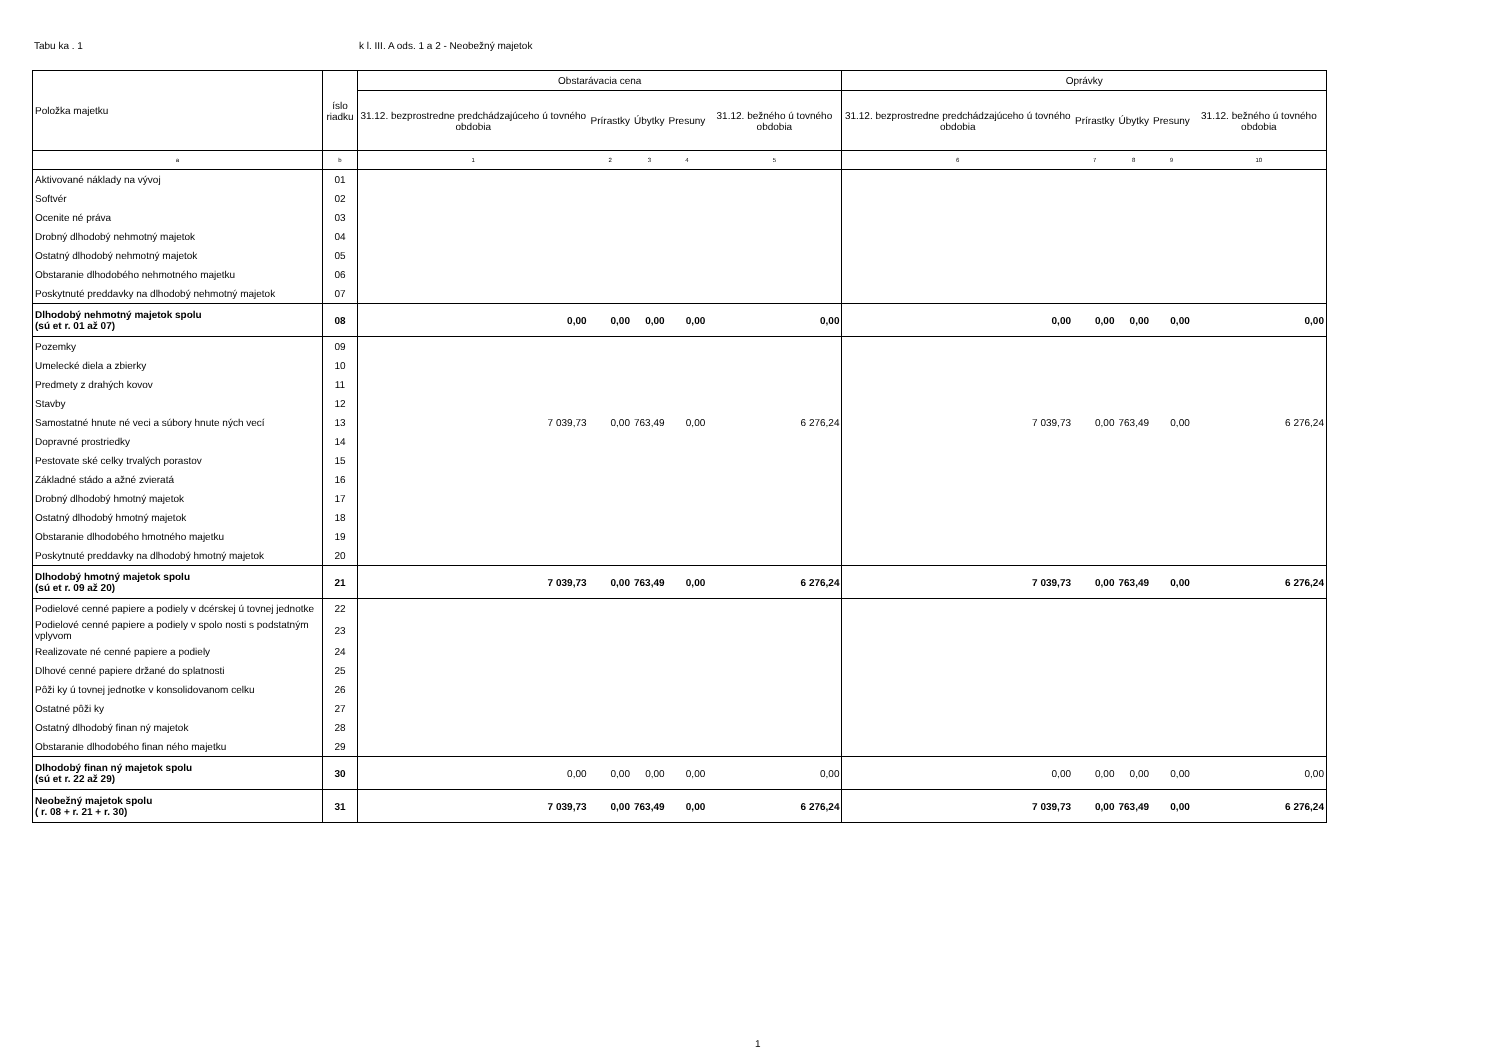Tabu ka . 1 k l. III. A ods. 1 a 2 - Neobežný majetok
| Položka majetku | íslo riadku | Obstarávacia cena | | | | | Oprávky | | | | |
| --- | --- | --- | --- | --- | --- | --- | --- | --- | --- | --- | --- |
| | | 31.12. bezprostredne predchádzajúceho ú tovného obdobia | Prírastky | Úbytky | Presuny | 31.12. bežného ú tovného obdobia | 31.12. bezprostredne predchádzajúceho ú tovného obdobia | Prírastky | Úbytky | Presuny | 31.12. bežného ú tovného obdobia |
| a | b | 1 | 2 | 3 | 4 | 5 | 6 | 7 | 8 | 9 | 10 |
| Aktivované náklady na vývoj | 01 | | | | | | | | | | |
| Softvér | 02 | | | | | | | | | | |
| Ocenite né práva | 03 | | | | | | | | | | |
| Drobný dlhodobý nehmotný majetok | 04 | | | | | | | | | | |
| Ostatný dlhodobý nehmotný majetok | 05 | | | | | | | | | | |
| Obstaranie dlhodobého nehmotného majetku | 06 | | | | | | | | | | |
| Poskytnuté preddavky na dlhodobý nehmotný majetok | 07 | | | | | | | | | | |
| Dlhodobý nehmotný majetok spolu (sú et r. 01 až 07) | 08 | 0,00 | 0,00 | 0,00 | 0,00 | 0,00 | 0,00 | 0,00 | 0,00 | 0,00 | 0,00 |
| Pozemky | 09 | | | | | | | | | | |
| Umelecké diela a zbierky | 10 | | | | | | | | | | |
| Predmety z drahých kovov | 11 | | | | | | | | | | |
| Stavby | 12 | | | | | | | | | | |
| Samostatné hnute né veci a súbory hnute ných vecí | 13 | 7 039,73 | 0,00 | 763,49 | 0,00 | 6 276,24 | 7 039,73 | 0,00 | 763,49 | 0,00 | 6 276,24 |
| Dopravné prostriedky | 14 | | | | | | | | | | |
| Pestovate ské celky trvalých porastov | 15 | | | | | | | | | | |
| Základné stádo a ažné zvieratá | 16 | | | | | | | | | | |
| Drobný dlhodobý hmotný majetok | 17 | | | | | | | | | | |
| Ostatný dlhodobý hmotný majetok | 18 | | | | | | | | | | |
| Obstaranie dlhodobého hmotného majetku | 19 | | | | | | | | | | |
| Poskytnuté preddavky na dlhodobý hmotný majetok | 20 | | | | | | | | | | |
| Dlhodobý hmotný majetok spolu (sú et r. 09 až 20) | 21 | 7 039,73 | 0,00 | 763,49 | 0,00 | 6 276,24 | 7 039,73 | 0,00 | 763,49 | 0,00 | 6 276,24 |
| Podielové cenné papiere a podiely v dcérskej ú tovnej jednotke | 22 | | | | | | | | | | |
| Podielové cenné papiere a podiely v spolo nosti s podstatným vplyvom | 23 | | | | | | | | | | |
| Realizovate né cenné papiere a podiely | 24 | | | | | | | | | | |
| Dlhové cenné papiere držané do splatnosti | 25 | | | | | | | | | | |
| Pôži ky ú tovnej jednotke v konsolidovanom celku | 26 | | | | | | | | | | |
| Ostatné pôži ky | 27 | | | | | | | | | | |
| Ostatný dlhodobý finan ný majetok | 28 | | | | | | | | | | |
| Obstaranie dlhodobého finan ného majetku | 29 | | | | | | | | | | |
| Dlhodobý finan ný majetok spolu (sú et r. 22 až 29) | 30 | 0,00 | 0,00 | 0,00 | 0,00 | 0,00 | 0,00 | 0,00 | 0,00 | 0,00 | 0,00 |
| Neobežný majetok spolu ( r. 08 + r. 21 + r. 30) | 31 | 7 039,73 | 0,00 | 763,49 | 0,00 | 6 276,24 | 7 039,73 | 0,00 | 763,49 | 0,00 | 6 276,24 |
1